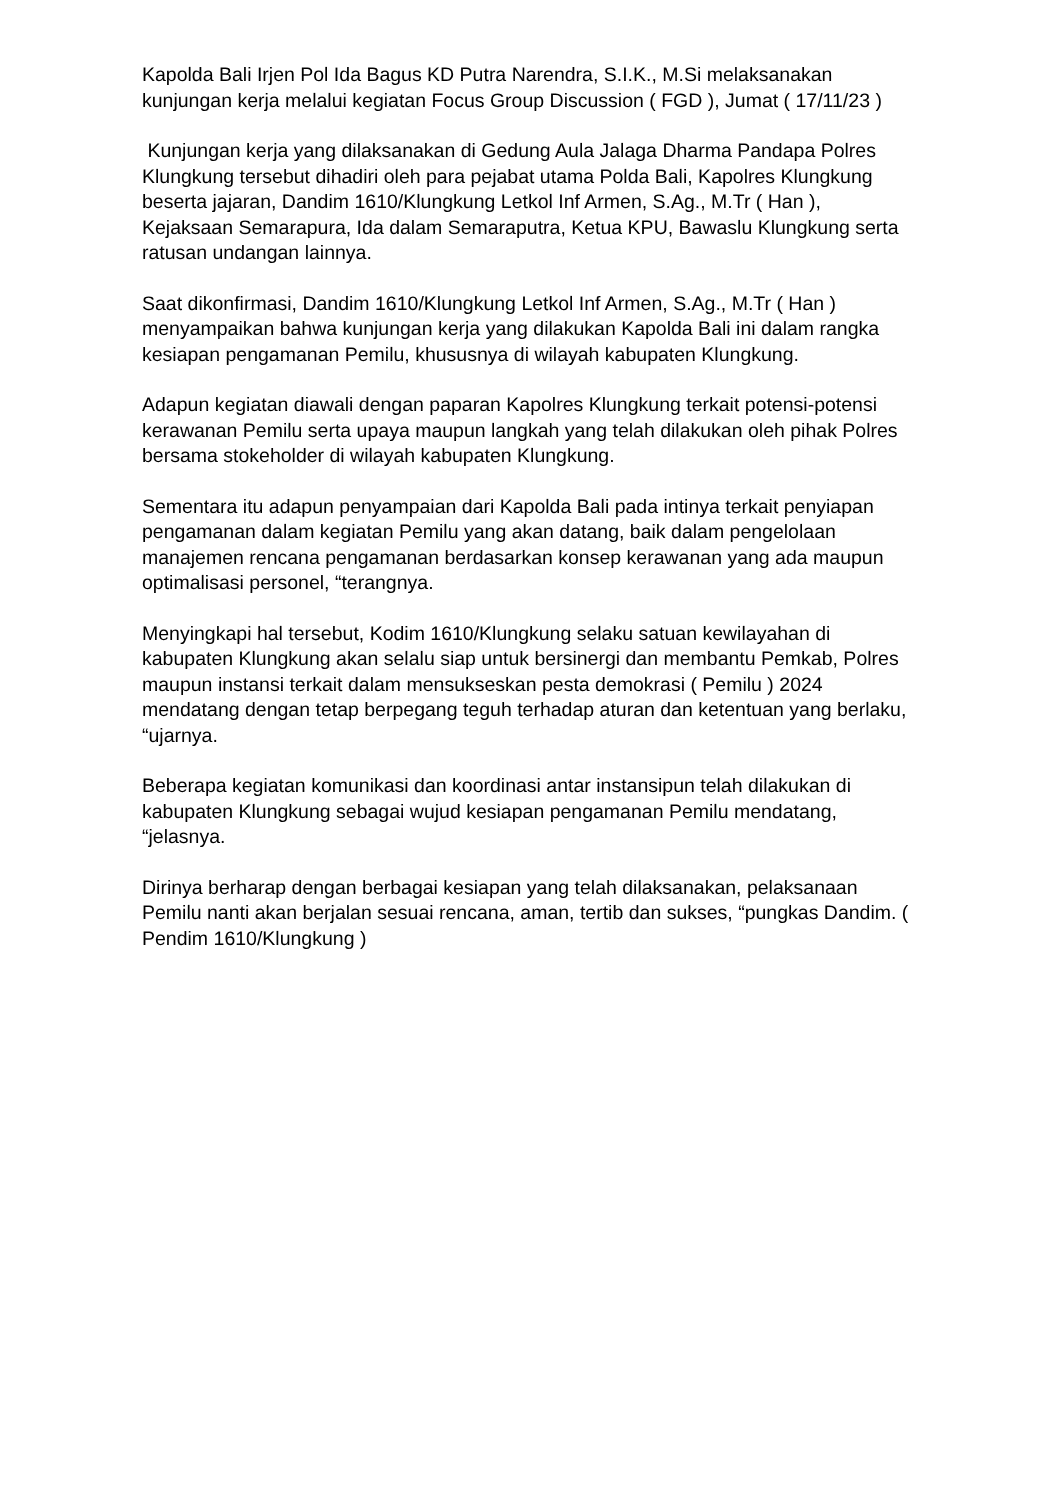Kapolda Bali Irjen Pol Ida Bagus KD Putra Narendra, S.I.K., M.Si melaksanakan kunjungan kerja melalui kegiatan Focus Group Discussion ( FGD ), Jumat ( 17/11/23 )
Kunjungan kerja yang dilaksanakan di Gedung Aula Jalaga Dharma Pandapa Polres Klungkung tersebut dihadiri oleh para pejabat utama Polda Bali, Kapolres Klungkung beserta jajaran, Dandim 1610/Klungkung Letkol Inf Armen, S.Ag., M.Tr ( Han ), Kejaksaan Semarapura, Ida dalam Semaraputra, Ketua KPU, Bawaslu Klungkung serta ratusan undangan lainnya.
Saat dikonfirmasi, Dandim 1610/Klungkung Letkol Inf Armen, S.Ag., M.Tr ( Han ) menyampaikan bahwa kunjungan kerja yang dilakukan Kapolda Bali ini dalam rangka kesiapan pengamanan Pemilu, khususnya di wilayah kabupaten Klungkung.
Adapun kegiatan diawali dengan paparan Kapolres Klungkung terkait potensi-potensi kerawanan Pemilu serta upaya maupun langkah yang telah dilakukan oleh pihak Polres bersama stokeholder di wilayah kabupaten Klungkung.
Sementara itu adapun penyampaian dari Kapolda Bali pada intinya terkait penyiapan pengamanan dalam kegiatan Pemilu yang akan datang, baik dalam pengelolaan manajemen rencana pengamanan berdasarkan konsep kerawanan yang ada maupun optimalisasi personel, “terangnya.
Menyingkapi hal tersebut, Kodim 1610/Klungkung selaku satuan kewilayahan di kabupaten Klungkung akan selalu siap untuk bersinergi dan membantu Pemkab, Polres maupun instansi terkait dalam mensukseskan pesta demokrasi ( Pemilu ) 2024 mendatang dengan tetap berpegang teguh terhadap aturan dan ketentuan yang berlaku, “ujarnya.
Beberapa kegiatan komunikasi dan koordinasi antar instansipun telah dilakukan di kabupaten Klungkung sebagai wujud kesiapan pengamanan Pemilu mendatang, “jelasnya.
Dirinya berharap dengan berbagai kesiapan yang telah dilaksanakan, pelaksanaan Pemilu nanti akan berjalan sesuai rencana, aman, tertib dan sukses, “pungkas Dandim. ( Pendim 1610/Klungkung )